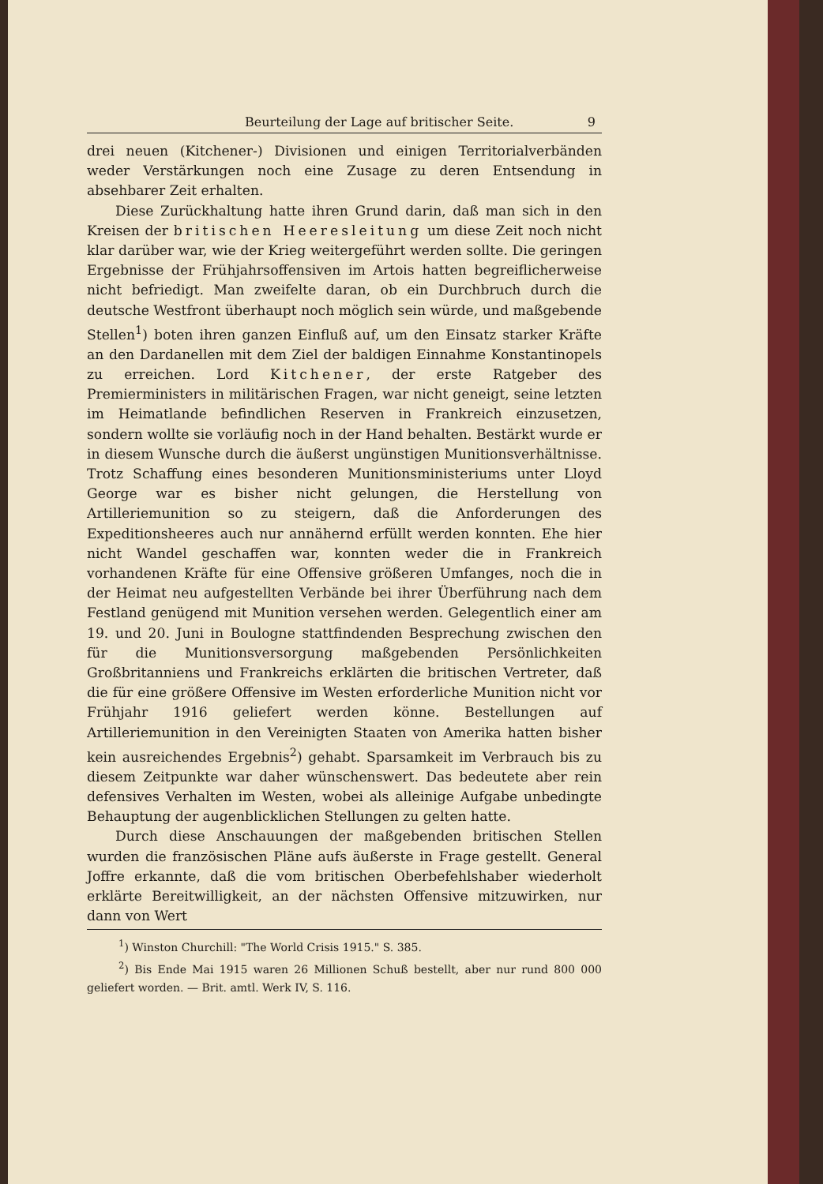Beurteilung der Lage auf britischer Seite. 9
drei neuen (Kitchener-) Divisionen und einigen Territorialverbänden weder Verstärkungen noch eine Zusage zu deren Entsendung in absehbarer Zeit erhalten.
Diese Zurückhaltung hatte ihren Grund darin, daß man sich in den Kreisen der britischen Heeresleitung um diese Zeit noch nicht klar darüber war, wie der Krieg weitergeführt werden sollte. Die geringen Ergebnisse der Frühjahrsoffensiven im Artois hatten begreiflicherweise nicht befriedigt. Man zweifelte daran, ob ein Durchbruch durch die deutsche Westfront überhaupt noch möglich sein würde, und maßgebende Stellen<sup>1</sup>) boten ihren ganzen Einfluß auf, um den Einsatz starker Kräfte an den Dardanellen mit dem Ziel der baldigen Einnahme Konstantinopels zu erreichen. Lord Kitchener, der erste Ratgeber des Premierministers in militärischen Fragen, war nicht geneigt, seine letzten im Heimatlande befindlichen Reserven in Frankreich einzusetzen, sondern wollte sie vorläufig noch in der Hand behalten. Bestärkt wurde er in diesem Wunsche durch die äußerst ungünstigen Munitionsverhältnisse. Trotz Schaffung eines besonderen Munitionsministeriums unter Lloyd George war es bisher nicht gelungen, die Herstellung von Artilleriemunition so zu steigern, daß die Anforderungen des Expeditionsheeres auch nur annähernd erfüllt werden konnten. Ehe hier nicht Wandel geschaffen war, konnten weder die in Frankreich vorhandenen Kräfte für eine Offensive größeren Umfanges, noch die in der Heimat neu aufgestellten Verbände bei ihrer Überführung nach dem Festland genügend mit Munition versehen werden. Gelegentlich einer am 19. und 20. Juni in Boulogne stattfindenden Besprechung zwischen den für die Munitionsversorgung maßgebenden Persönlichkeiten Großbritanniens und Frankreichs erklärten die britischen Vertreter, daß die für eine größere Offensive im Westen erforderliche Munition nicht vor Frühjahr 1916 geliefert werden könne. Bestellungen auf Artilleriemunition in den Vereinigten Staaten von Amerika hatten bisher kein ausreichendes Ergebnis<sup>2</sup>) gehabt. Sparsamkeit im Verbrauch bis zu diesem Zeitpunkte war daher wünschenswert. Das bedeutete aber rein defensives Verhalten im Westen, wobei als alleinige Aufgabe unbedingte Behauptung der augenblicklichen Stellungen zu gelten hatte.
Durch diese Anschauungen der maßgebenden britischen Stellen wurden die französischen Pläne aufs äußerste in Frage gestellt. General Joffre erkannte, daß die vom britischen Oberbefehlshaber wiederholt erklärte Bereitwilligkeit, an der nächsten Offensive mitzuwirken, nur dann von Wert
<sup>1</sup>) Winston Churchill: "The World Crisis 1915." S. 385.
<sup>2</sup>) Bis Ende Mai 1915 waren 26 Millionen Schuß bestellt, aber nur rund 800 000 geliefert worden. — Brit. amtl. Werk IV, S. 116.